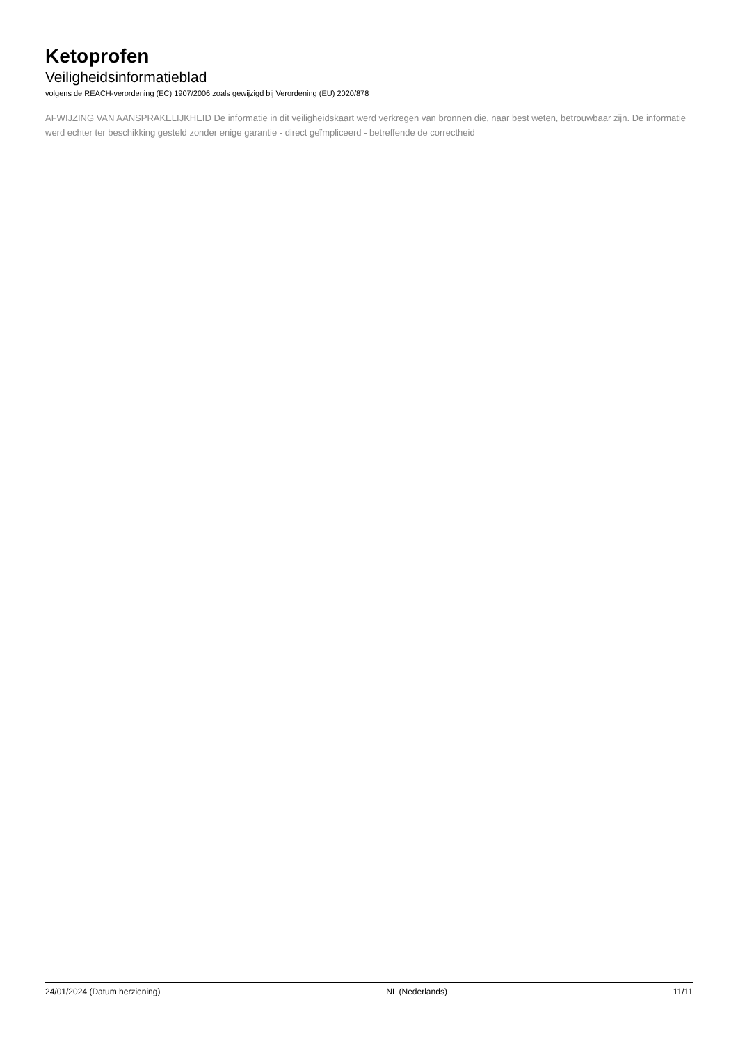Ketoprofen
Veiligheidsinformatieblad
volgens de REACH-verordening (EC) 1907/2006 zoals gewijzigd bij Verordening (EU) 2020/878
AFWIJZING VAN AANSPRAKELIJKHEID De informatie in dit veiligheidskaart werd verkregen van bronnen die, naar best weten, betrouwbaar zijn. De informatie werd echter ter beschikking gesteld zonder enige garantie - direct geïmpliceerd - betreffende de correctheid
24/01/2024 (Datum herziening) NL (Nederlands) 11/11